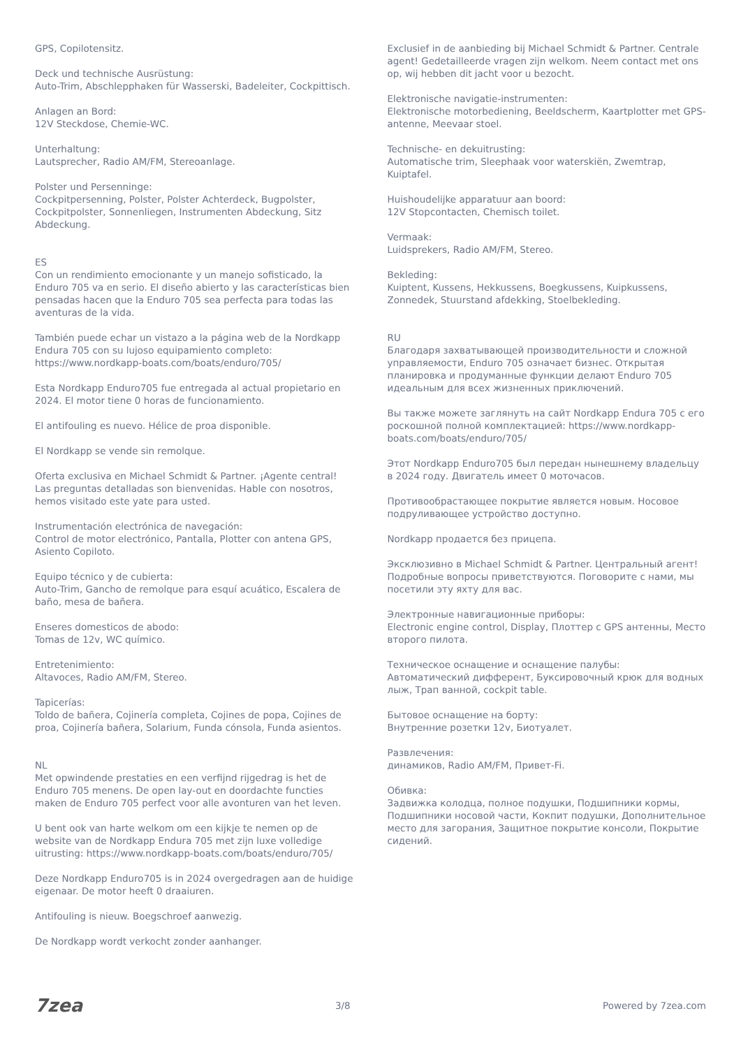GPS, Copilotensitz.
Deck und technische Ausrüstung:
Auto-Trim, Abschlepphaken für Wasserski, Badeleiter, Cockpittisch.
Anlagen an Bord:
12V Steckdose, Chemie-WC.
Unterhaltung:
Lautsprecher, Radio AM/FM, Stereoanlage.
Polster und Persenninge:
Cockpitpersenning, Polster, Polster Achterdeck, Bugpolster, Cockpitpolster, Sonnenliegen, Instrumenten Abdeckung, Sitz Abdeckung.
ES
Con un rendimiento emocionante y un manejo sofisticado, la Enduro 705 va en serio. El diseño abierto y las características bien pensadas hacen que la Enduro 705 sea perfecta para todas las aventuras de la vida.
También puede echar un vistazo a la página web de la Nordkapp Endura 705 con su lujoso equipamiento completo: https://www.nordkapp-boats.com/boats/enduro/705/
Esta Nordkapp Enduro705 fue entregada al actual propietario en 2024. El motor tiene 0 horas de funcionamiento.
El antifouling es nuevo. Hélice de proa disponible.
El Nordkapp se vende sin remolque.
Oferta exclusiva en Michael Schmidt & Partner. ¡Agente central! Las preguntas detalladas son bienvenidas. Hable con nosotros, hemos visitado este yate para usted.
Instrumentación electrónica de navegación:
Control de motor electrónico, Pantalla, Plotter con antena GPS, Asiento Copiloto.
Equipo técnico y de cubierta:
Auto-Trim, Gancho de remolque para esquí acuático, Escalera de baño, mesa de bañera.
Enseres domesticos de abodo:
Tomas de 12v, WC químico.
Entretenimiento:
Altavoces, Radio AM/FM, Stereo.
Tapicerías:
Toldo de bañera, Cojinería completa, Cojines de popa, Cojines de proa, Cojinería bañera, Solarium, Funda cónsola, Funda asientos.
NL
Met opwindende prestaties en een verfijnd rijgedrag is het de Enduro 705 menens. De open lay-out en doordachte functies maken de Enduro 705 perfect voor alle avonturen van het leven.
U bent ook van harte welkom om een kijkje te nemen op de website van de Nordkapp Endura 705 met zijn luxe volledige uitrusting: https://www.nordkapp-boats.com/boats/enduro/705/
Deze Nordkapp Enduro705 is in 2024 overgedragen aan de huidige eigenaar. De motor heeft 0 draaiuren.
Antifouling is nieuw. Boegschroef aanwezig.
De Nordkapp wordt verkocht zonder aanhanger.
Exclusief in de aanbieding bij Michael Schmidt & Partner. Centrale agent! Gedetailleerde vragen zijn welkom. Neem contact met ons op, wij hebben dit jacht voor u bezocht.
Elektronische navigatie-instrumenten:
Elektronische motorbediening, Beeldscherm, Kaartplotter met GPS-antenne, Meevaar stoel.
Technische- en dekuitrusting:
Automatische trim, Sleephaak voor waterskiën, Zwemtrap, Kuiptafel.
Huishoudelijke apparatuur aan boord:
12V Stopcontacten, Chemisch toilet.
Vermaak:
Luidsprekers, Radio AM/FM, Stereo.
Bekleding:
Kuiptent, Kussens, Hekkussens, Boegkussens, Kuipkussens, Zonnedek, Stuurstand afdekking, Stoelbekleding.
RU
Благодаря захватывающей производительности и сложной управляемости, Enduro 705 означает бизнес. Открытая планировка и продуманные функции делают Enduro 705 идеальным для всех жизненных приключений.
Вы также можете заглянуть на сайт Nordkapp Endura 705 с его роскошной полной комплектацией: https://www.nordkapp-boats.com/boats/enduro/705/
Этот Nordkapp Enduro705 был передан нынешнему владельцу в 2024 году. Двигатель имеет 0 моточасов.
Противообрастающее покрытие является новым. Носовое подруливающее устройство доступно.
Nordkapp продается без прицепа.
Эксклюзивно в Michael Schmidt & Partner. Центральный агент! Подробные вопросы приветствуются. Поговорите с нами, мы посетили эту яхту для вас.
Электронные навигационные приборы:
Electronic engine control, Display, Плоттер с GPS антенны, Место второго пилота.
Техническое оснащение и оснащение палубы:
Автоматический дифферент, Буксировочный крюк для водных лыж, Трап ванной, cockpit table.
Бытовое оснащение на борту:
Внутренние розетки 12v, Биотуалет.
Развлечения:
динамиков, Radio AM/FM, Привет-Fi.
Обивка:
Задвижка колодца, полное подушки, Подшипники кормы, Подшипники носовой части, Кокпит подушки, Дополнительное место для загорания, Защитное покрытие консоли, Покрытие сидений.
7zea 3/8 Powered by 7zea.com